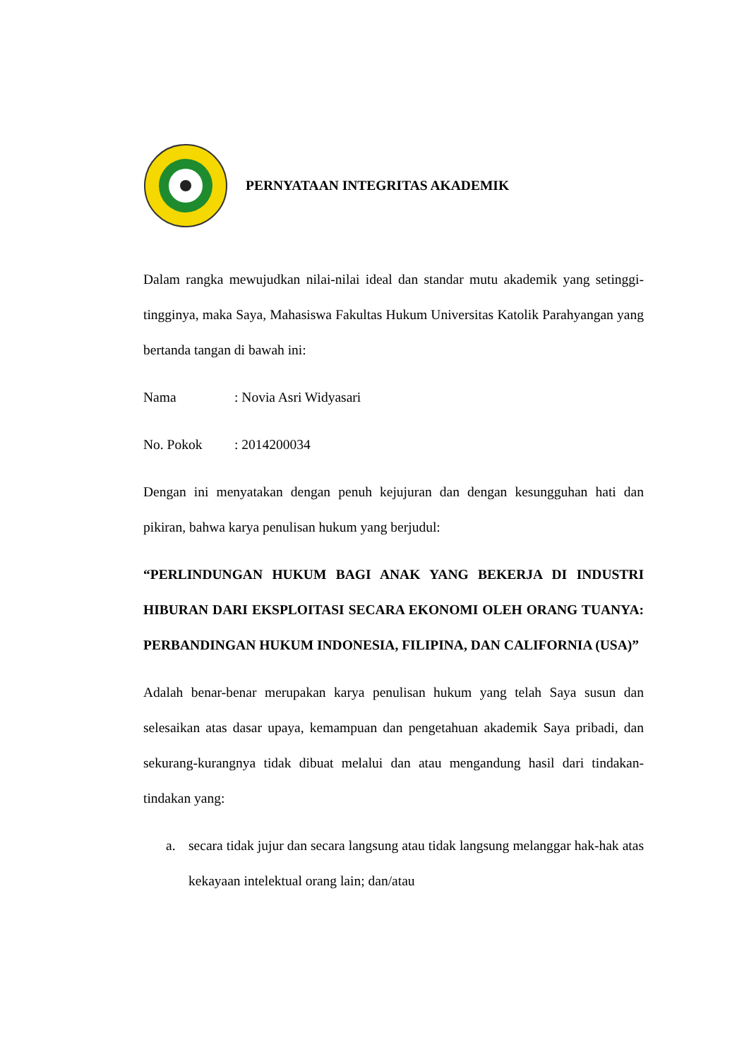PERNYATAAN INTEGRITAS AKADEMIK
Dalam rangka mewujudkan nilai-nilai ideal dan standar mutu akademik yang setinggi-tingginya, maka Saya, Mahasiswa Fakultas Hukum Universitas Katolik Parahyangan yang bertanda tangan di bawah ini:
Nama: Novia Asri Widyasari
No. Pokok: 2014200034
Dengan ini menyatakan dengan penuh kejujuran dan dengan kesungguhan hati dan pikiran, bahwa karya penulisan hukum yang berjudul:
“PERLINDUNGAN HUKUM BAGI ANAK YANG BEKERJA DI INDUSTRI HIBURAN DARI EKSPLOITASI SECARA EKONOMI OLEH ORANG TUANYA: PERBANDINGAN HUKUM INDONESIA, FILIPINA, DAN CALIFORNIA (USA)”
Adalah benar-benar merupakan karya penulisan hukum yang telah Saya susun dan selesaikan atas dasar upaya, kemampuan dan pengetahuan akademik Saya pribadi, dan sekurang-kurangnya tidak dibuat melalui dan atau mengandung hasil dari tindakan-tindakan yang:
a. secara tidak jujur dan secara langsung atau tidak langsung melanggar hak-hak atas kekayaan intelektual orang lain; dan/atau